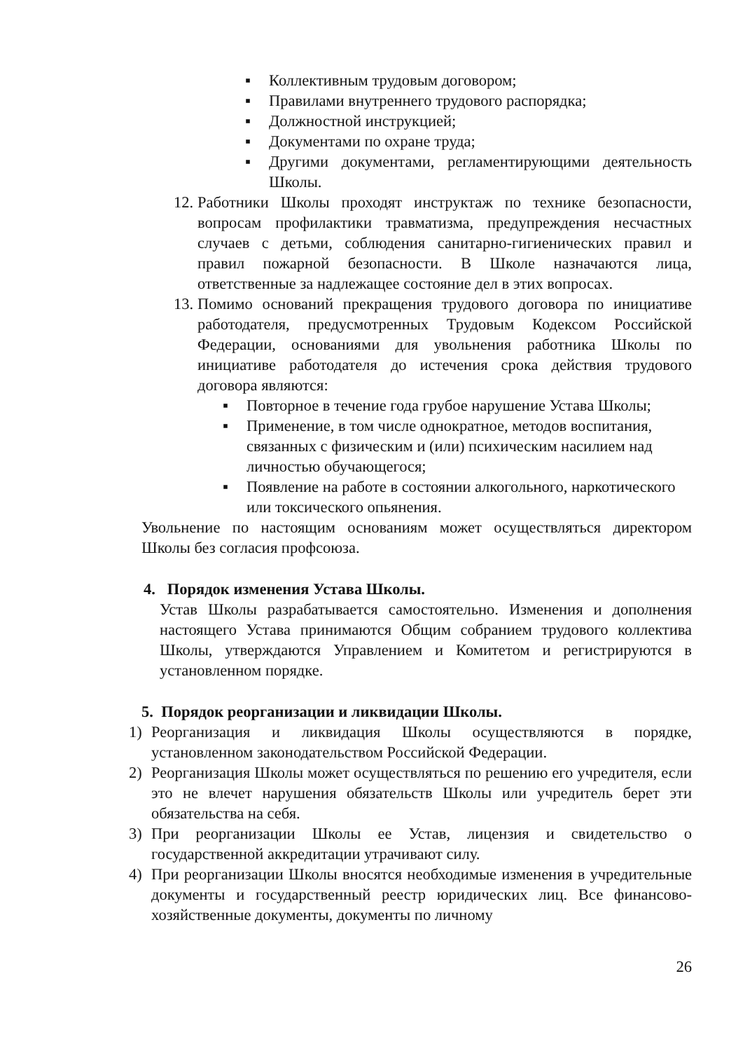▪ Коллективным трудовым договором;
▪ Правилами внутреннего трудового распорядка;
▪ Должностной инструкцией;
▪ Документами по охране труда;
▪ Другими документами, регламентирующими деятельность Школы.
12. Работники Школы проходят инструктаж по технике безопасности, вопросам профилактики травматизма, предупреждения несчастных случаев с детьми, соблюдения санитарно-гигиенических правил и правил пожарной безопасности. В Школе назначаются лица, ответственные за надлежащее состояние дел в этих вопросах.
13. Помимо оснований прекращения трудового договора по инициативе работодателя, предусмотренных Трудовым Кодексом Российской Федерации, основаниями для увольнения работника Школы по инициативе работодателя до истечения срока действия трудового договора являются:
▪ Повторное в течение года грубое нарушение Устава Школы;
▪ Применение, в том числе однократное, методов воспитания, связанных с физическим и (или) психическим насилием над личностью обучающегося;
▪ Появление на работе в состоянии алкогольного, наркотического или токсического опьянения.
Увольнение по настоящим основаниям может осуществляться директором Школы без согласия профсоюза.
4. Порядок изменения Устава Школы.
Устав Школы разрабатывается самостоятельно. Изменения и дополнения настоящего Устава принимаются Общим собранием трудового коллектива Школы, утверждаются Управлением и Комитетом и регистрируются в установленном порядке.
5. Порядок реорганизации и ликвидации Школы.
1) Реорганизация и ликвидация Школы осуществляются в порядке, установленном законодательством Российской Федерации.
2) Реорганизация Школы может осуществляться по решению его учредителя, если это не влечет нарушения обязательств Школы или учредитель берет эти обязательства на себя.
3) При реорганизации Школы ее Устав, лицензия и свидетельство о государственной аккредитации утрачивают силу.
4) При реорганизации Школы вносятся необходимые изменения в учредительные документы и государственный реестр юридических лиц. Все финансово-хозяйственные документы, документы по личному
26